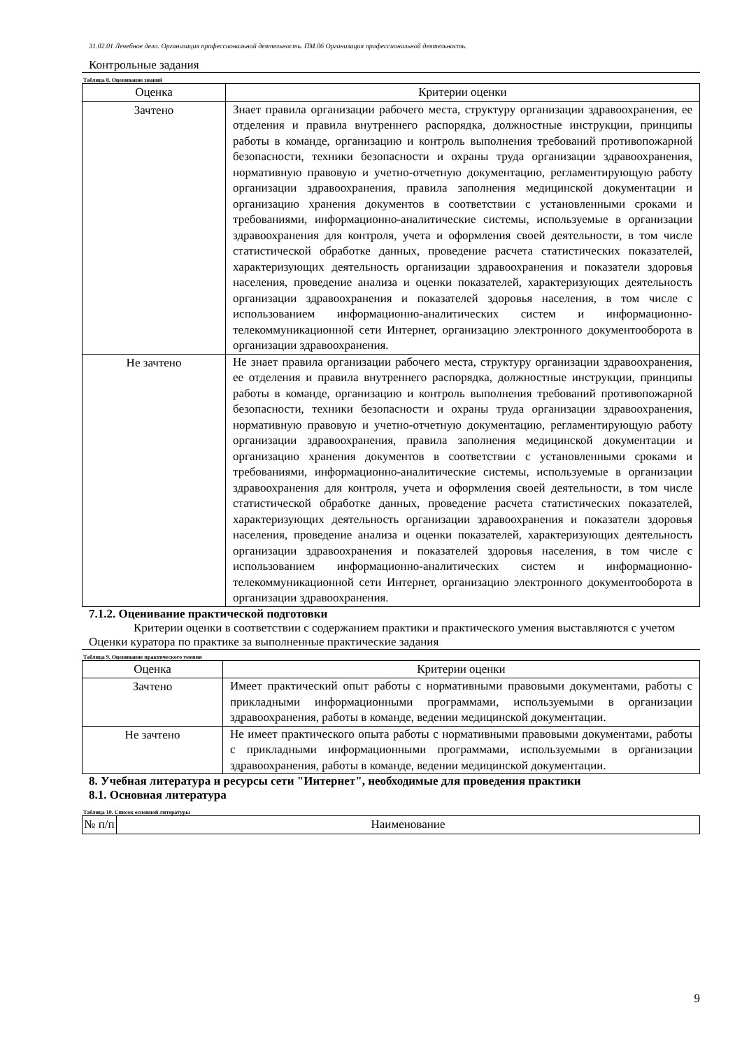31.02.01 Лечебное дело. Организация профессиональной деятельность. ПМ.06 Организация профессиональной деятельность.
Контрольные задания
Таблица 8. Оценивание знаний
| Оценка | Критерии оценки |
| --- | --- |
| Зачтено | Знает правила организации рабочего места, структуру организации здравоохранения, ее отделения и правила внутреннего распорядка, должностные инструкции, принципы работы в команде, организацию и контроль выполнения требований противопожарной безопасности, техники безопасности и охраны труда организации здравоохранения, нормативную правовую и учетно-отчетную документацию, регламентирующую работу организации здравоохранения, правила заполнения медицинской документации и организацию хранения документов в соответствии с установленными сроками и требованиями, информационно-аналитические системы, используемые в организации здравоохранения для контроля, учета и оформления своей деятельности, в том числе статистической обработке данных, проведение расчета статистических показателей, характеризующих деятельность организации здравоохранения и показатели здоровья населения, проведение анализа и оценки показателей, характеризующих деятельность организации здравоохранения и показателей здоровья населения, в том числе с использованием информационно-аналитических систем и информационно-телекоммуникационной сети Интернет, организацию электронного документооборота в организации здравоохранения. |
| Не зачтено | Не знает правила организации рабочего места, структуру организации здравоохранения, ее отделения и правила внутреннего распорядка, должностные инструкции, принципы работы в команде, организацию и контроль выполнения требований противопожарной безопасности, техники безопасности и охраны труда организации здравоохранения, нормативную правовую и учетно-отчетную документацию, регламентирующую работу организации здравоохранения, правила заполнения медицинской документации и организацию хранения документов в соответствии с установленными сроками и требованиями, информационно-аналитические системы, используемые в организации здравоохранения для контроля, учета и оформления своей деятельности, в том числе статистической обработке данных, проведение расчета статистических показателей, характеризующих деятельность организации здравоохранения и показатели здоровья населения, проведение анализа и оценки показателей, характеризующих деятельность организации здравоохранения и показателей здоровья населения, в том числе с использованием информационно-аналитических систем и информационно-телекоммуникационной сети Интернет, организацию электронного документооборота в организации здравоохранения. |
7.1.2. Оценивание практической подготовки
Критерии оценки в соответствии с содержанием практики и практического умения выставляются с учетом
Оценки куратора по практике за выполненные практические задания
Таблица 9. Оценивание практического умения
| Оценка | Критерии оценки |
| --- | --- |
| Зачтено | Имеет практический опыт работы с нормативными правовыми документами, работы с прикладными информационными программами, используемыми в организации здравоохранения, работы в команде, ведении медицинской документации. |
| Не зачтено | Не имеет практического опыта работы с нормативными правовыми документами, работы с прикладными информационными программами, используемыми в организации здравоохранения, работы в команде, ведении медицинской документации. |
8. Учебная литература и ресурсы сети "Интернет", необходимые для проведения практики
8.1. Основная литература
Таблица 10. Список основной литературы
| № п/п | Наименование |
| --- | --- |
9